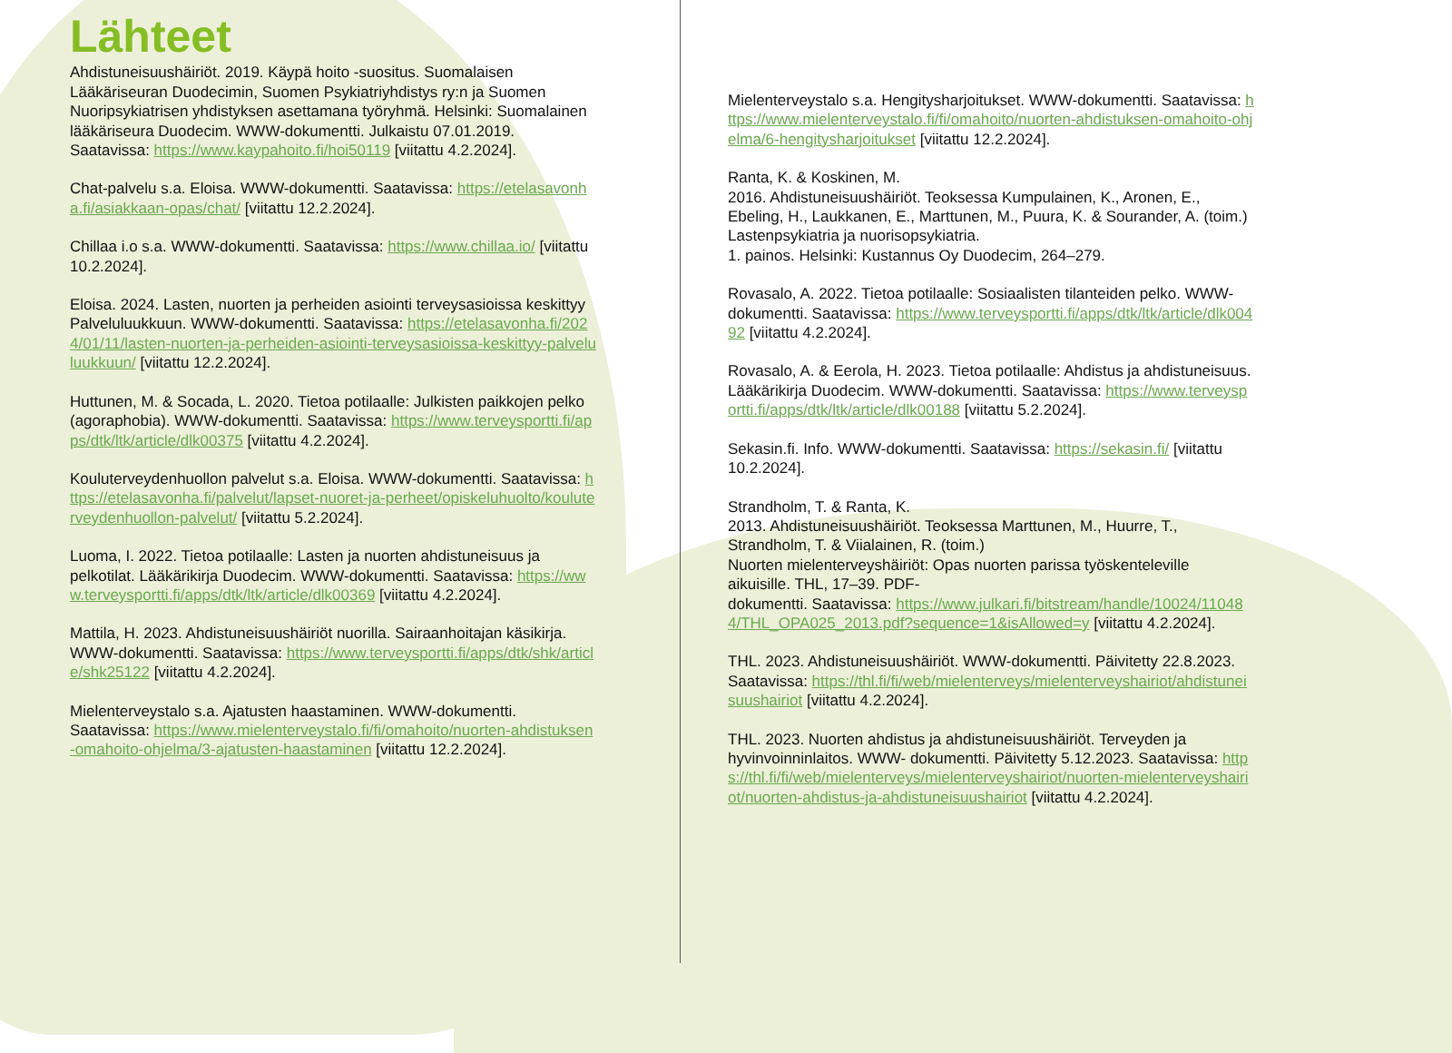Lähteet
Ahdistuneisuushäiriöt. 2019. Käypä hoito -suositus. Suomalaisen Lääkäriseuran Duodecimin, Suomen Psykiatriyhdistys ry:n ja Suomen Nuoripsykiatrisen yhdistyksen asettamana työryhmä. Helsinki: Suomalainen lääkäriseura Duodecim. WWW-dokumentti. Julkaistu 07.01.2019. Saatavissa: https://www.kaypahoito.fi/hoi50119 [viitattu 4.2.2024].
Chat-palvelu s.a. Eloisa. WWW-dokumentti. Saatavissa: https://etelasavonha.fi/asiakkaan-opas/chat/ [viitattu 12.2.2024].
Chillaa i.o s.a. WWW-dokumentti. Saatavissa: https://www.chillaa.io/ [viitattu 10.2.2024].
Eloisa. 2024. Lasten, nuorten ja perheiden asiointi terveysasioissa keskittyy Palveluluukkuun. WWW-dokumentti. Saatavissa: https://etelasavonha.fi/2024/01/11/lasten-nuorten-ja-perheiden-asiointi-terveysasioissa-keskittyy-palveluluukkuun/ [viitattu 12.2.2024].
Huttunen, M. & Socada, L. 2020. Tietoa potilaalle: Julkisten paikkojen pelko (agoraphobia). WWW-dokumentti. Saatavissa: https://www.terveysportti.fi/apps/dtk/ltk/article/dlk00375 [viitattu 4.2.2024].
Kouluterveydenhuollon palvelut s.a. Eloisa. WWW-dokumentti. Saatavissa: https://etelasavonha.fi/palvelut/lapset-nuoret-ja-perheet/opiskeluhuolto/kouluterveydenhuollon-palvelut/ [viitattu 5.2.2024].
Luoma, I. 2022. Tietoa potilaalle: Lasten ja nuorten ahdistuneisuus ja pelkotilat. Lääkärikirja Duodecim. WWW-dokumentti. Saatavissa: https://www.terveysportti.fi/apps/dtk/ltk/article/dlk00369 [viitattu 4.2.2024].
Mattila, H. 2023. Ahdistuneisuushäiriöt nuorilla. Sairaanhoitajan käsikirja. WWW-dokumentti. Saatavissa: https://www.terveysportti.fi/apps/dtk/shk/article/shk25122 [viitattu 4.2.2024].
Mielenterveystalo s.a. Ajatusten haastaminen. WWW-dokumentti. Saatavissa: https://www.mielenterveystalo.fi/fi/omahoito/nuorten-ahdistuksen-omahoito-ohjelma/3-ajatusten-haastaminen [viitattu 12.2.2024].
Mielenterveystalo s.a. Hengitysharjoitukset. WWW-dokumentti. Saatavissa: https://www.mielenterveystalo.fi/fi/omahoito/nuorten-ahdistuksen-omahoito-ohjelma/6-hengitysharjoitukset [viitattu 12.2.2024].
Ranta, K. & Koskinen, M.
2016. Ahdistuneisuushäiriöt. Teoksessa Kumpulainen, K., Aronen, E., Ebeling, H., Laukkanen, E., Marttunen, M., Puura, K. & Sourander, A. (toim.) Lastenpsykiatria ja nuorisopsykiatria.
1. painos. Helsinki: Kustannus Oy Duodecim, 264–279.
Rovasalo, A. 2022. Tietoa potilaalle: Sosiaalisten tilanteiden pelko. WWW-dokumentti. Saatavissa: https://www.terveysportti.fi/apps/dtk/ltk/article/dlk00492 [viitattu 4.2.2024].
Rovasalo, A. & Eerola, H. 2023. Tietoa potilaalle: Ahdistus ja ahdistuneisuus. Lääkärikirja Duodecim. WWW-dokumentti. Saatavissa: https://www.terveysportti.fi/apps/dtk/ltk/article/dlk00188 [viitattu 5.2.2024].
Sekasin.fi. Info. WWW-dokumentti. Saatavissa: https://sekasin.fi/ [viitattu 10.2.2024].
Strandholm, T. & Ranta, K.
2013. Ahdistuneisuushäiriöt. Teoksessa Marttunen, M., Huurre, T., Strandholm, T. & Viialainen, R. (toim.)
Nuorten mielenterveyshäiriöt: Opas nuorten parissa työskenteleville aikuisille. THL, 17–39. PDF-
dokumentti. Saatavissa: https://www.julkari.fi/bitstream/handle/10024/110484/THL_OPA025_2013.pdf?sequence=1&isAllowed=y [viitattu 4.2.2024].
THL. 2023. Ahdistuneisuushäiriöt. WWW-dokumentti. Päivitetty 22.8.2023. Saatavissa: https://thl.fi/fi/web/mielenterveys/mielenterveyshairiot/ahdistuneisuushairiot [viitattu 4.2.2024].
THL. 2023. Nuorten ahdistus ja ahdistuneisuushäiriöt. Terveyden ja hyvinvoinninlaitos. WWW- dokumentti. Päivitetty 5.12.2023. Saatavissa: https://thl.fi/fi/web/mielenterveys/mielenterveyshairiot/nuorten-mielenterveyshairiot/nuorten-ahdistus-ja-ahdistuneisuushairiot [viitattu 4.2.2024].